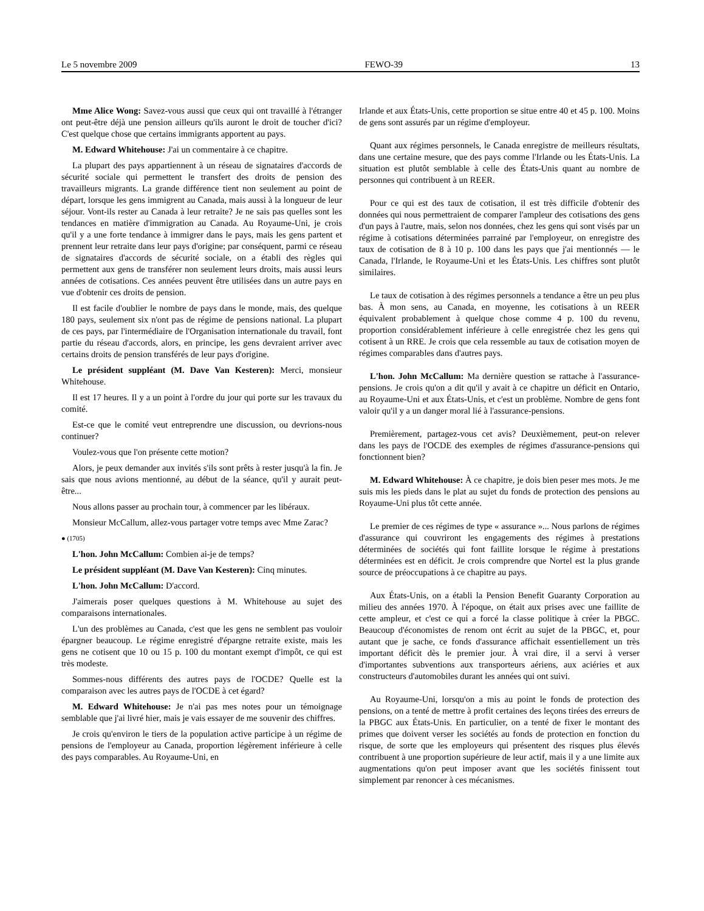Le 5 novembre 2009 FEWO-39 13
Mme Alice Wong: Savez-vous aussi que ceux qui ont travaillé à l'étranger ont peut-être déjà une pension ailleurs qu'ils auront le droit de toucher d'ici? C'est quelque chose que certains immigrants apportent au pays.
M. Edward Whitehouse: J'ai un commentaire à ce chapitre.
La plupart des pays appartiennent à un réseau de signataires d'accords de sécurité sociale qui permettent le transfert des droits de pension des travailleurs migrants. La grande différence tient non seulement au point de départ, lorsque les gens immigrent au Canada, mais aussi à la longueur de leur séjour. Vont-ils rester au Canada à leur retraite? Je ne sais pas quelles sont les tendances en matière d'immigration au Canada. Au Royaume-Uni, je crois qu'il y a une forte tendance à immigrer dans le pays, mais les gens partent et prennent leur retraite dans leur pays d'origine; par conséquent, parmi ce réseau de signataires d'accords de sécurité sociale, on a établi des règles qui permettent aux gens de transférer non seulement leurs droits, mais aussi leurs années de cotisations. Ces années peuvent être utilisées dans un autre pays en vue d'obtenir ces droits de pension.
Il est facile d'oublier le nombre de pays dans le monde, mais, des quelque 180 pays, seulement six n'ont pas de régime de pensions national. La plupart de ces pays, par l'intermédiaire de l'Organisation internationale du travail, font partie du réseau d'accords, alors, en principe, les gens devraient arriver avec certains droits de pension transférés de leur pays d'origine.
Le président suppléant (M. Dave Van Kesteren): Merci, monsieur Whitehouse.
Il est 17 heures. Il y a un point à l'ordre du jour qui porte sur les travaux du comité.
Est-ce que le comité veut entreprendre une discussion, ou devrions-nous continuer?
Voulez-vous que l'on présente cette motion?
Alors, je peux demander aux invités s'ils sont prêts à rester jusqu'à la fin. Je sais que nous avions mentionné, au début de la séance, qu'il y aurait peut-être...
Nous allons passer au prochain tour, à commencer par les libéraux.
Monsieur McCallum, allez-vous partager votre temps avec Mme Zarac?
● (1705)
L'hon. John McCallum: Combien ai-je de temps?
Le président suppléant (M. Dave Van Kesteren): Cinq minutes.
L'hon. John McCallum: D'accord.
J'aimerais poser quelques questions à M. Whitehouse au sujet des comparaisons internationales.
L'un des problèmes au Canada, c'est que les gens ne semblent pas vouloir épargner beaucoup. Le régime enregistré d'épargne retraite existe, mais les gens ne cotisent que 10 ou 15 p. 100 du montant exempt d'impôt, ce qui est très modeste.
Sommes-nous différents des autres pays de l'OCDE? Quelle est la comparaison avec les autres pays de l'OCDE à cet égard?
M. Edward Whitehouse: Je n'ai pas mes notes pour un témoignage semblable que j'ai livré hier, mais je vais essayer de me souvenir des chiffres.
Je crois qu'environ le tiers de la population active participe à un régime de pensions de l'employeur au Canada, proportion légèrement inférieure à celle des pays comparables. Au Royaume-Uni, en
Irlande et aux États-Unis, cette proportion se situe entre 40 et 45 p. 100. Moins de gens sont assurés par un régime d'employeur.
Quant aux régimes personnels, le Canada enregistre de meilleurs résultats, dans une certaine mesure, que des pays comme l'Irlande ou les États-Unis. La situation est plutôt semblable à celle des États-Unis quant au nombre de personnes qui contribuent à un REER.
Pour ce qui est des taux de cotisation, il est très difficile d'obtenir des données qui nous permettraient de comparer l'ampleur des cotisations des gens d'un pays à l'autre, mais, selon nos données, chez les gens qui sont visés par un régime à cotisations déterminées parrainé par l'employeur, on enregistre des taux de cotisation de 8 à 10 p. 100 dans les pays que j'ai mentionnés — le Canada, l'Irlande, le Royaume-Uni et les États-Unis. Les chiffres sont plutôt similaires.
Le taux de cotisation à des régimes personnels a tendance a être un peu plus bas. À mon sens, au Canada, en moyenne, les cotisations à un REER équivalent probablement à quelque chose comme 4 p. 100 du revenu, proportion considérablement inférieure à celle enregistrée chez les gens qui cotisent à un RRE. Je crois que cela ressemble au taux de cotisation moyen de régimes comparables dans d'autres pays.
L'hon. John McCallum: Ma dernière question se rattache à l'assurance-pensions. Je crois qu'on a dit qu'il y avait à ce chapitre un déficit en Ontario, au Royaume-Uni et aux États-Unis, et c'est un problème. Nombre de gens font valoir qu'il y a un danger moral lié à l'assurance-pensions.
Premièrement, partagez-vous cet avis? Deuxièmement, peut-on relever dans les pays de l'OCDE des exemples de régimes d'assurance-pensions qui fonctionnent bien?
M. Edward Whitehouse: À ce chapitre, je dois bien peser mes mots. Je me suis mis les pieds dans le plat au sujet du fonds de protection des pensions au Royaume-Uni plus tôt cette année.
Le premier de ces régimes de type « assurance »... Nous parlons de régimes d'assurance qui couvriront les engagements des régimes à prestations déterminées de sociétés qui font faillite lorsque le régime à prestations déterminées est en déficit. Je crois comprendre que Nortel est la plus grande source de préoccupations à ce chapitre au pays.
Aux États-Unis, on a établi la Pension Benefit Guaranty Corporation au milieu des années 1970. À l'époque, on était aux prises avec une faillite de cette ampleur, et c'est ce qui a forcé la classe politique à créer la PBGC. Beaucoup d'économistes de renom ont écrit au sujet de la PBGC, et, pour autant que je sache, ce fonds d'assurance affichait essentiellement un très important déficit dès le premier jour. À vrai dire, il a servi à verser d'importantes subventions aux transporteurs aériens, aux aciéries et aux constructeurs d'automobiles durant les années qui ont suivi.
Au Royaume-Uni, lorsqu'on a mis au point le fonds de protection des pensions, on a tenté de mettre à profit certaines des leçons tirées des erreurs de la PBGC aux États-Unis. En particulier, on a tenté de fixer le montant des primes que doivent verser les sociétés au fonds de protection en fonction du risque, de sorte que les employeurs qui présentent des risques plus élevés contribuent à une proportion supérieure de leur actif, mais il y a une limite aux augmentations qu'on peut imposer avant que les sociétés finissent tout simplement par renoncer à ces mécanismes.